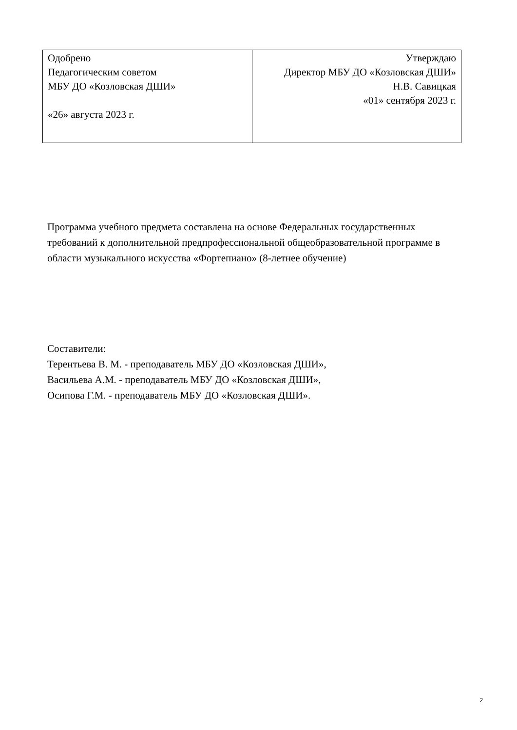| Одобрено Педагогическим советом МБУ ДО «Козловская ДШИ» «26» августа 2023 г. | Утверждаю Директор МБУ ДО «Козловская ДШИ» Н.В. Савицкая «01» сентября 2023 г. |
Программа учебного предмета составлена на основе Федеральных государственных требований к дополнительной предпрофессиональной общеобразовательной программе в области музыкального искусства «Фортепиано» (8-летнее обучение)
Составители:
Терентьева В. М. - преподаватель МБУ ДО «Козловская ДШИ»,
Васильева А.М. - преподаватель МБУ ДО «Козловская ДШИ»,
Осипова Г.М. - преподаватель МБУ ДО «Козловская ДШИ».
2